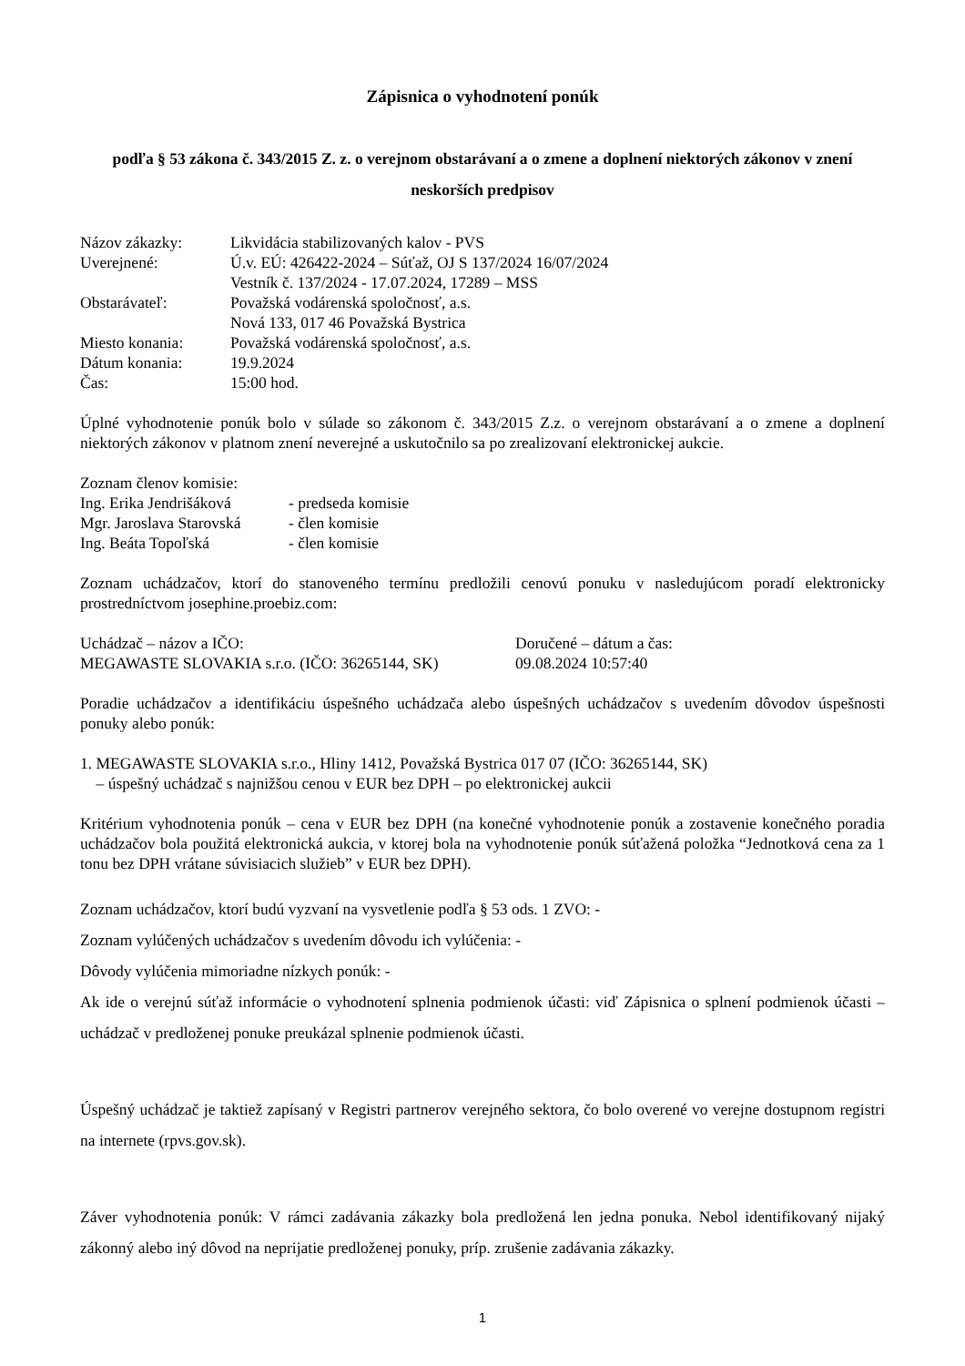Zápisnica o vyhodnotení ponúk
podľa § 53 zákona č. 343/2015 Z. z. o verejnom obstarávaní a o zmene a doplnení niektorých zákonov v znení neskorších predpisov
Názov zákazky: Likvidácia stabilizovaných kalov - PVS
Uverejnené: Ú.v. EÚ: 426422-2024 – Súťaž, OJ S 137/2024 16/07/2024
Vestník č. 137/2024 - 17.07.2024, 17289 – MSS
Obstarávateľ: Považská vodárenská spoločnosť, a.s.
Nová 133, 017 46 Považská Bystrica
Miesto konania: Považská vodárenská spoločnosť, a.s.
Dátum konania: 19.9.2024
Čas: 15:00 hod.
Úplné vyhodnotenie ponúk bolo v súlade so zákonom č. 343/2015 Z.z. o verejnom obstarávaní a o zmene a doplnení niektorých zákonov v platnom znení neverejné a uskutočnilo sa po zrealizovaní elektronickej aukcie.
Zoznam členov komisie:
Ing. Erika Jendrišáková - predseda komisie
Mgr. Jaroslava Starovská - člen komisie
Ing. Beáta Topoľská - člen komisie
Zoznam uchádzačov, ktorí do stanoveného termínu predložili cenovú ponuku v nasledujúcom poradí elektronicky prostredníctvom josephine.proebiz.com:
Uchádzač – názov a IČO: Doručené – dátum a čas:
MEGAWASTE SLOVAKIA s.r.o. (IČO: 36265144, SK) 09.08.2024 10:57:40
Poradie uchádzačov a identifikáciu úspešného uchádzača alebo úspešných uchádzačov s uvedením dôvodov úspešnosti ponuky alebo ponúk:
1. MEGAWASTE SLOVAKIA s.r.o., Hliny 1412, Považská Bystrica 017 07 (IČO: 36265144, SK)
– úspešný uchádzač s najnižšou cenou v EUR bez DPH – po elektronickej aukcii
Kritérium vyhodnotenia ponúk – cena v EUR bez DPH (na konečné vyhodnotenie ponúk a zostavenie konečného poradia uchádzačov bola použitá elektronická aukcia, v ktorej bola na vyhodnotenie ponúk súťažená položka “Jednotková cena za 1 tonu bez DPH vrátane súvisiacich služieb” v EUR bez DPH).
Zoznam uchádzačov, ktorí budú vyzvaní na vysvetlenie podľa § 53 ods. 1 ZVO: -
Zoznam vylúčených uchádzačov s uvedením dôvodu ich vylúčenia: -
Dôvody vylúčenia mimoriadne nízkych ponúk: -
Ak ide o verejnú súťaž informácie o vyhodnotení splnenia podmienok účasti: viď Zápisnica o splnení podmienok účasti – uchádzač v predloženej ponuke preukázal splnenie podmienok účasti.
Úspešný uchádzač je taktiež zapísaný v Registri partnerov verejného sektora, čo bolo overené vo verejne dostupnom registri na internete (rpvs.gov.sk).
Záver vyhodnotenia ponúk: V rámci zadávania zákazky bola predložená len jedna ponuka. Nebol identifikovaný nijaký zákonný alebo iný dôvod na neprijatie predloženej ponuky, príp. zrušenie zadávania zákazky.
1